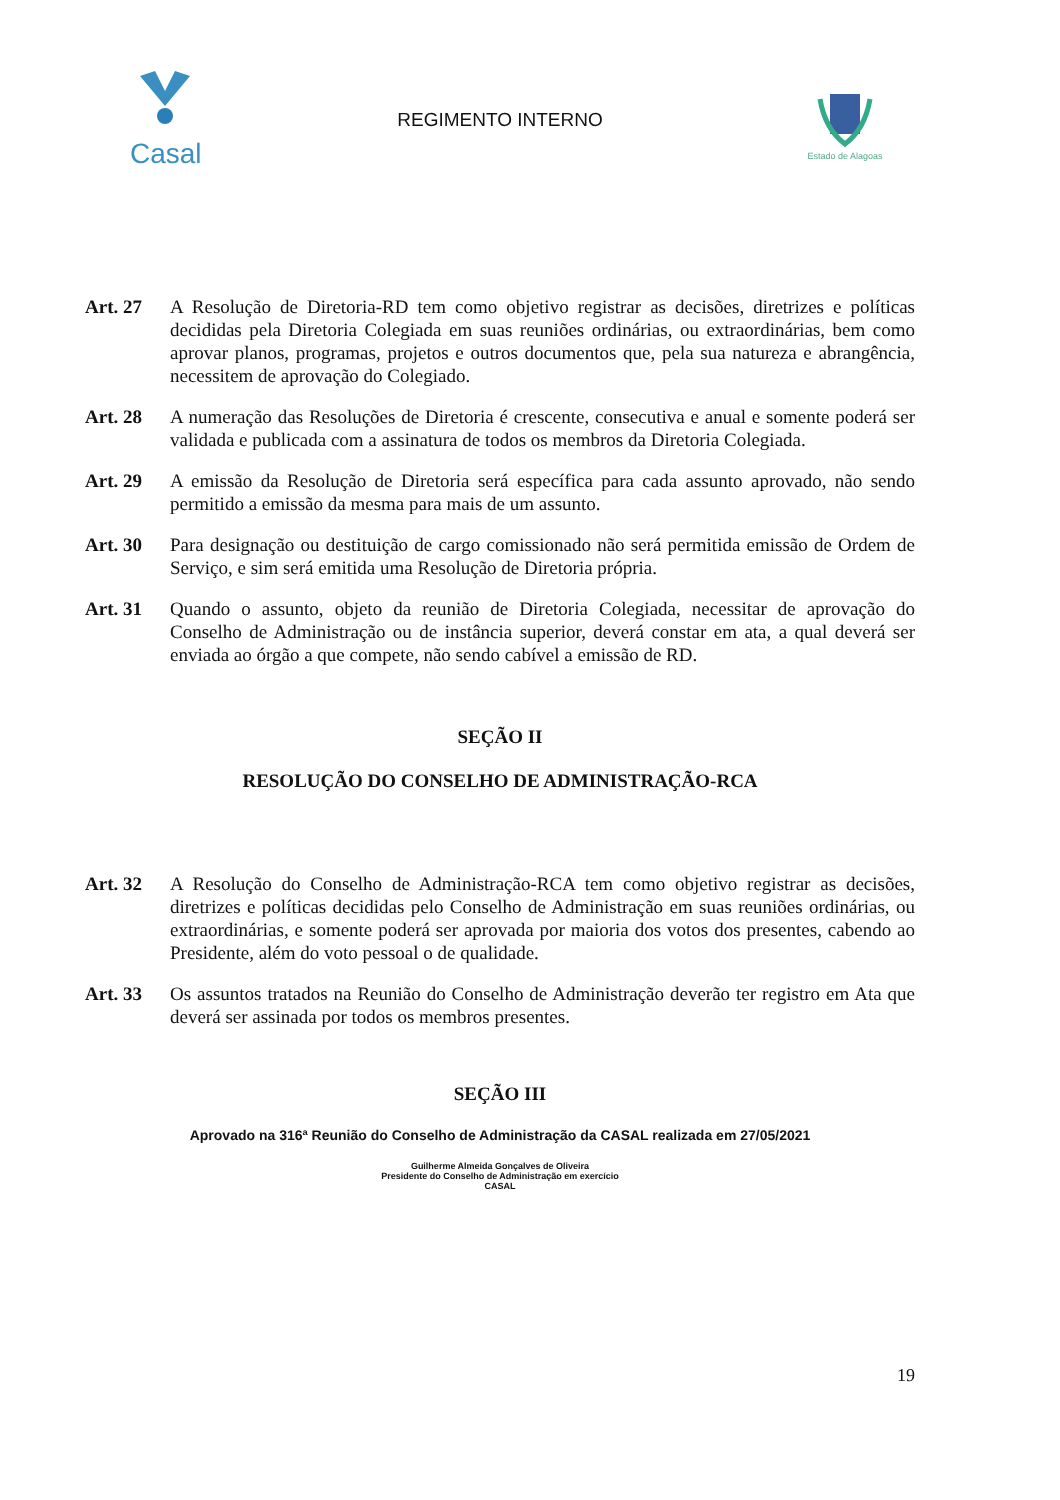Casal
REGIMENTO INTERNO
Estado de Alagoas
Art. 27 A Resolução de Diretoria-RD tem como objetivo registrar as decisões, diretrizes e políticas decididas pela Diretoria Colegiada em suas reuniões ordinárias, ou extraordinárias, bem como aprovar planos, programas, projetos e outros documentos que, pela sua natureza e abrangência, necessitem de aprovação do Colegiado.
Art. 28 A numeração das Resoluções de Diretoria é crescente, consecutiva e anual e somente poderá ser validada e publicada com a assinatura de todos os membros da Diretoria Colegiada.
Art. 29 A emissão da Resolução de Diretoria será específica para cada assunto aprovado, não sendo permitido a emissão da mesma para mais de um assunto.
Art. 30 Para designação ou destituição de cargo comissionado não será permitida emissão de Ordem de Serviço, e sim será emitida uma Resolução de Diretoria própria.
Art. 31 Quando o assunto, objeto da reunião de Diretoria Colegiada, necessitar de aprovação do Conselho de Administração ou de instância superior, deverá constar em ata, a qual deverá ser enviada ao órgão a que compete, não sendo cabível a emissão de RD.
SEÇÃO II
RESOLUÇÃO DO CONSELHO DE ADMINISTRAÇÃO-RCA
Art. 32 A Resolução do Conselho de Administração-RCA tem como objetivo registrar as decisões, diretrizes e políticas decididas pelo Conselho de Administração em suas reuniões ordinárias, ou extraordinárias, e somente poderá ser aprovada por maioria dos votos dos presentes, cabendo ao Presidente, além do voto pessoal o de qualidade.
Art. 33 Os assuntos tratados na Reunião do Conselho de Administração deverão ter registro em Ata que deverá ser assinada por todos os membros presentes.
SEÇÃO III
Aprovado na 316ª Reunião do Conselho de Administração da CASAL realizada em 27/05/2021
Guilherme Almeida Gonçalves de Oliveira
Presidente do Conselho de Administração em exercício
CASAL
19